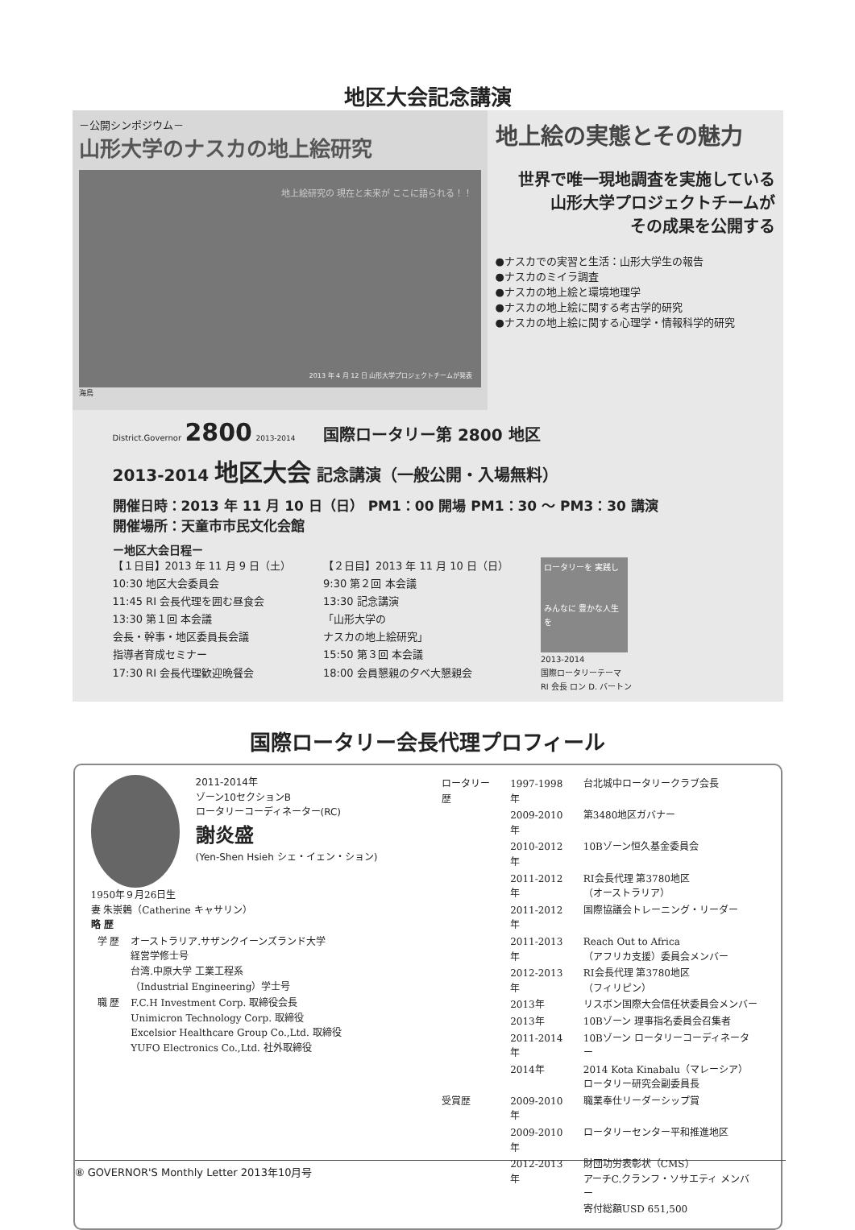地区大会記念講演
－公開シンポジウム－
山形大学のナスカの地上絵研究
地上絵研究の 現在と未来が ここに語られる！！
2013 年 4 月 12 日 山形大学プロジェクトチームが発表
海鳥
地上絵の実態とその魅力
世界で唯一現地調査を実施している
山形大学プロジェクトチームが
その成果を公開する
●ナスカでの実習と生活：山形大学生の報告
●ナスカのミイラ調査
●ナスカの地上絵と環境地理学
●ナスカの地上絵に関する考古学的研究
●ナスカの地上絵に関する心理学・情報科学的研究
District.Governor 2800 2013-2014 国際ロータリー第 2800 地区
2013-2014 地区大会 記念講演（一般公開・入場無料）
開催日時：2013 年 11 月 10 日（日） PM1：00 開場 PM1：30 ～ PM3：30 講演
開催場所：天童市市民文化会館
ー地区大会日程ー
【１日目】2013 年 11 月 9 日（土）
10:30 地区大会委員会
11:45 RI 会長代理を囲む昼食会
13:30 第１回 本会議
会長・幹事・地区委員長会議
指導者育成セミナー
17:30 RI 会長代理歓迎晩餐会
【２日目】2013 年 11 月 10 日（日）
9:30 第２回 本会議
13:30 記念講演
「山形大学の
ナスカの地上絵研究」
15:50 第３回 本会議
18:00 会員懇親の夕べ大懇親会
ロータリーを 実践し
みんなに 豊かな人生を
2013-2014
国際ロータリーテーマ
RI 会長 ロン D. バートン
国際ロータリー会長代理プロフィール
2011-2014年
ゾーン10セクションB
ロータリーコーディネーター(RC)
謝炎盛
(Yen-Shen Hsieh シェ・イェン・ション)
1950年９月26日生
妻 朱崇鶫（Catherine キャサリン）
略 歴
| 学 歴 | オーストラリア.サザンクイーンズランド大学 経営学修士号 台湾.中原大学 工業工程系 （Industrial Engineering）学士号 |
| 職 歴 | F.C.H Investment Corp. 取締役会長 Unimicron Technology Corp. 取締役 Excelsior Healthcare Group Co.,Ltd. 取締役 YUFO Electronics Co.,Ltd. 社外取締役 |
| ロータリー歴 | 1997-1998年 | 台北城中ロータリークラブ会長 |
| | 2009-2010年 | 第3480地区ガバナー |
| | 2010-2012年 | 10Bゾーン恒久基金委員会 |
| | 2011-2012年 | RI会長代理 第3780地区 （オーストラリア） |
| | 2011-2012年 | 国際協議会トレーニング・リーダー |
| | 2011-2013年 | Reach Out to Africa （アフリカ支援）委員会メンバー |
| | 2012-2013年 | RI会長代理 第3780地区 （フィリピン） |
| | 2013年 | リスボン国際大会信任状委員会メンバー |
| | 2013年 | 10Bゾーン 理事指名委員会召集者 |
| | 2011-2014年 | 10Bゾーン ロータリーコーディネーター |
| | 2014年 | 2014 Kota Kinabalu（マレーシア） ロータリー研究会副委員長 |
| 受賞歴 | 2009-2010年 | 職業奉仕リーダーシップ賞 |
| | 2009-2010年 | ロータリーセンター平和推進地区 |
| | 2012-2013年 | 財団功労表彰状（CMS） アーチC.クランフ・ソサエティ メンバー 寄付総額USD 651,500 |
⑧ GOVERNOR'S Monthly Letter 2013年10月号